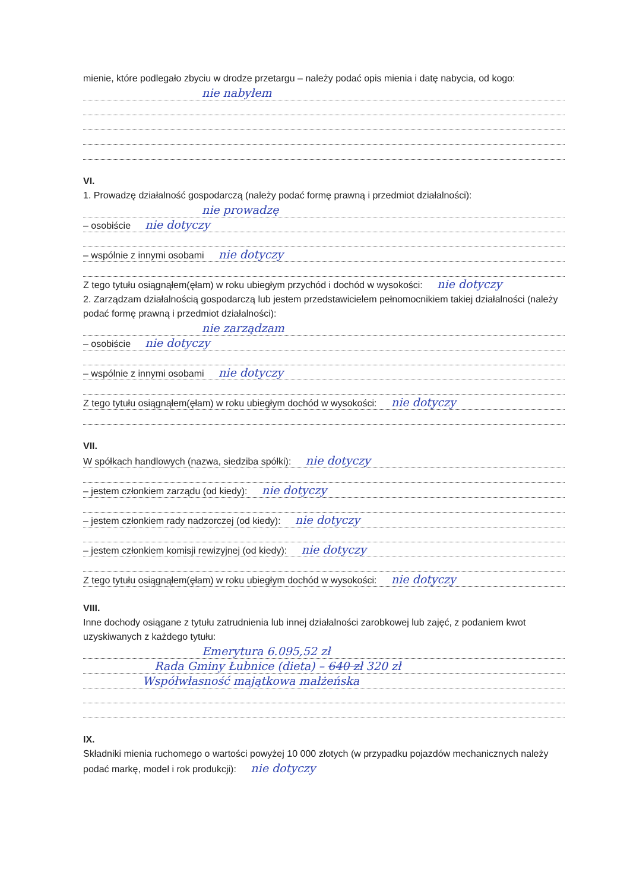mienie, które podlegało zbyciu w drodze przetargu – należy podać opis mienia i datę nabycia, od kogo:
nie nabyłem
VI.
1. Prowadzę działalność gospodarczą (należy podać formę prawną i przedmiot działalności):
nie prowadzę
– osobiście nie dotyczy
– wspólnie z innymi osobami nie dotyczy
Z tego tytułu osiągnąłem(ęłam) w roku ubiegłym przychód i dochód w wysokości: nie dotyczy
2. Zarządzam działalnością gospodarczą lub jestem przedstawicielem pełnomocnikiem takiej działalności (należy podać formę prawną i przedmiot działalności):
nie zarządzam
– osobiście nie dotyczy
– wspólnie z innymi osobami nie dotyczy
Z tego tytułu osiągnąłem(ęłam) w roku ubiegłym dochód w wysokości: nie dotyczy
VII.
W spółkach handlowych (nazwa, siedziba spółki): nie dotyczy
– jestem członkiem zarządu (od kiedy): nie dotyczy
– jestem członkiem rady nadzorczej (od kiedy): nie dotyczy
– jestem członkiem komisji rewizyjnej (od kiedy): nie dotyczy
Z tego tytułu osiągnąłem(ęłam) w roku ubiegłym dochód w wysokości: nie dotyczy
VIII.
Inne dochody osiągane z tytułu zatrudnienia lub innej działalności zarobkowej lub zajęć, z podaniem kwot uzyskiwanych z każdego tytułu:
Emerytura 6.095,52 zł
Rada Gminy Łubnice (dieta) – 640 zł 320 zł
Współwłasność majątkowa małżeńska
IX.
Składniki mienia ruchomego o wartości powyżej 10 000 złotych (w przypadku pojazdów mechanicznych należy podać markę, model i rok produkcji): nie dotyczy